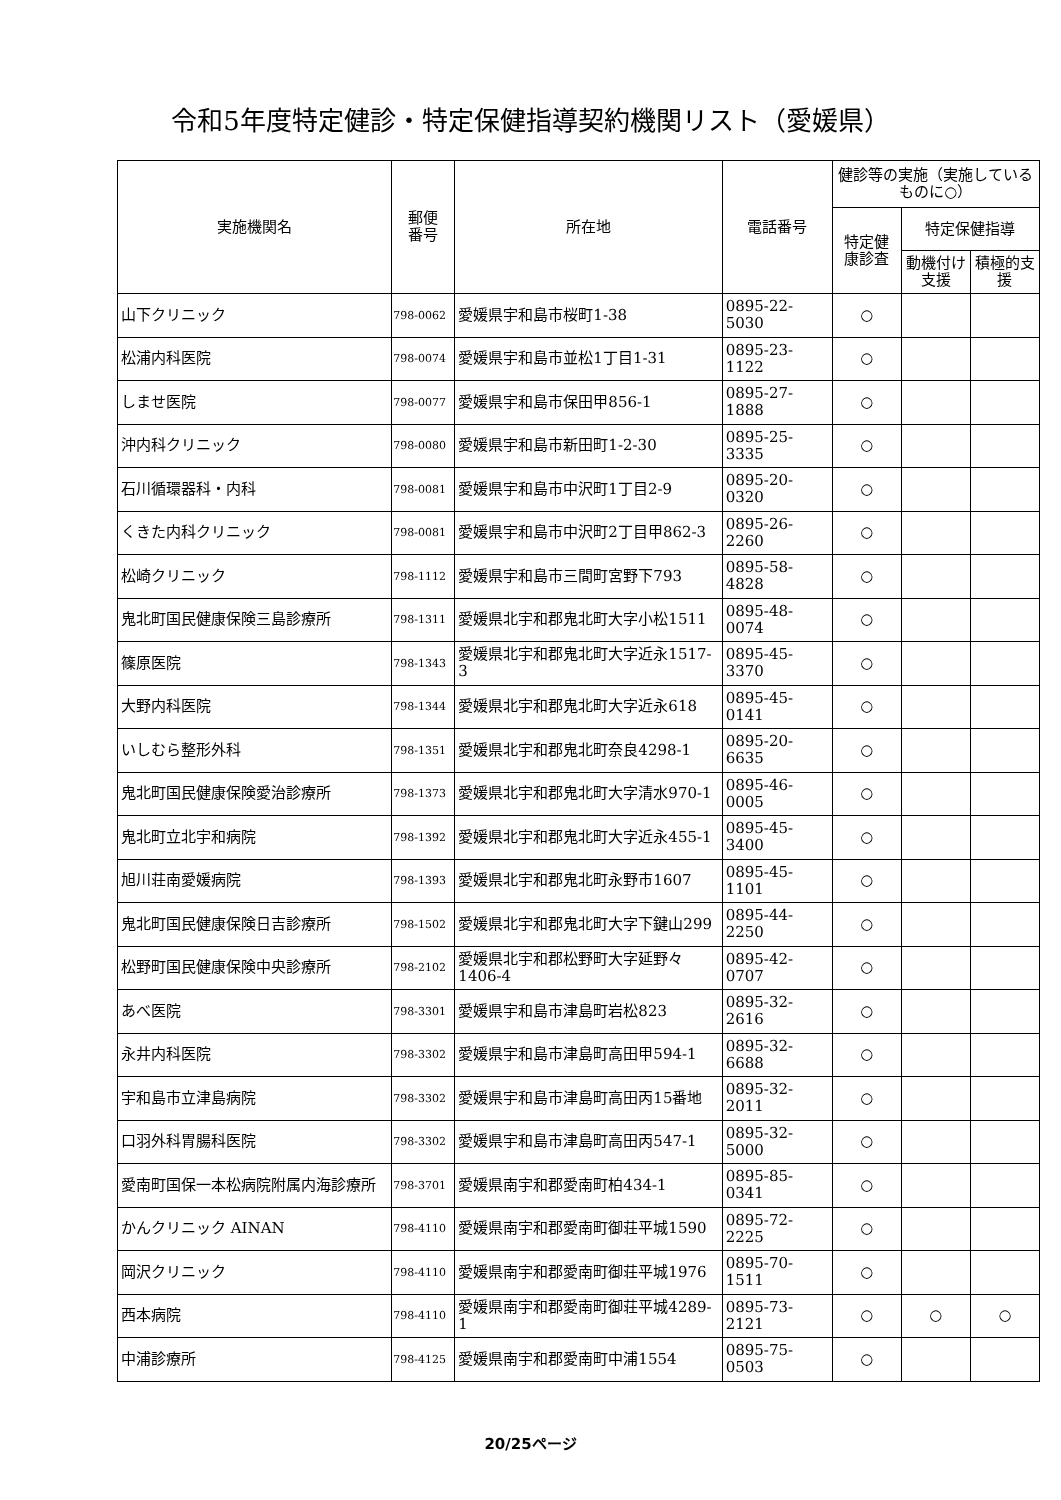令和5年度特定健診・特定保健指導契約機関リスト（愛媛県）
| 実施機関名 | 郵便 番号 | 所在地 | 電話番号 | 健診等の実施（実施しているものに○） | | |
| --- | --- | --- | --- | --- | --- | --- |
| | | | | 特定健 康診査 | 特定保健指導 | |
| | | | | | 動機付け支援 | 積極的支援 |
| 山下クリニック | 798-0062 | 愛媛県宇和島市桜町1-38 | 0895-22-5030 | ○ | | |
| 松浦内科医院 | 798-0074 | 愛媛県宇和島市並松1丁目1-31 | 0895-23-1122 | ○ | | |
| しませ医院 | 798-0077 | 愛媛県宇和島市保田甲856-1 | 0895-27-1888 | ○ | | |
| 沖内科クリニック | 798-0080 | 愛媛県宇和島市新田町1-2-30 | 0895-25-3335 | ○ | | |
| 石川循環器科・内科 | 798-0081 | 愛媛県宇和島市中沢町1丁目2-9 | 0895-20-0320 | ○ | | |
| くきた内科クリニック | 798-0081 | 愛媛県宇和島市中沢町2丁目甲862-3 | 0895-26-2260 | ○ | | |
| 松崎クリニック | 798-1112 | 愛媛県宇和島市三間町宮野下793 | 0895-58-4828 | ○ | | |
| 鬼北町国民健康保険三島診療所 | 798-1311 | 愛媛県北宇和郡鬼北町大字小松1511 | 0895-48-0074 | ○ | | |
| 篠原医院 | 798-1343 | 愛媛県北宇和郡鬼北町大字近永1517-3 | 0895-45-3370 | ○ | | |
| 大野内科医院 | 798-1344 | 愛媛県北宇和郡鬼北町大字近永618 | 0895-45-0141 | ○ | | |
| いしむら整形外科 | 798-1351 | 愛媛県北宇和郡鬼北町奈良4298-1 | 0895-20-6635 | ○ | | |
| 鬼北町国民健康保険愛治診療所 | 798-1373 | 愛媛県北宇和郡鬼北町大字清水970-1 | 0895-46-0005 | ○ | | |
| 鬼北町立北宇和病院 | 798-1392 | 愛媛県北宇和郡鬼北町大字近永455-1 | 0895-45-3400 | ○ | | |
| 旭川荘南愛媛病院 | 798-1393 | 愛媛県北宇和郡鬼北町永野市1607 | 0895-45-1101 | ○ | | |
| 鬼北町国民健康保険日吉診療所 | 798-1502 | 愛媛県北宇和郡鬼北町大字下鍵山299 | 0895-44-2250 | ○ | | |
| 松野町国民健康保険中央診療所 | 798-2102 | 愛媛県北宇和郡松野町大字延野々1406-4 | 0895-42-0707 | ○ | | |
| あべ医院 | 798-3301 | 愛媛県宇和島市津島町岩松823 | 0895-32-2616 | ○ | | |
| 永井内科医院 | 798-3302 | 愛媛県宇和島市津島町高田甲594-1 | 0895-32-6688 | ○ | | |
| 宇和島市立津島病院 | 798-3302 | 愛媛県宇和島市津島町高田丙15番地 | 0895-32-2011 | ○ | | |
| 口羽外科胃腸科医院 | 798-3302 | 愛媛県宇和島市津島町高田丙547-1 | 0895-32-5000 | ○ | | |
| 愛南町国保一本松病院附属内海診療所 | 798-3701 | 愛媛県南宇和郡愛南町柏434-1 | 0895-85-0341 | ○ | | |
| かんクリニック AINAN | 798-4110 | 愛媛県南宇和郡愛南町御荘平城1590 | 0895-72-2225 | ○ | | |
| 岡沢クリニック | 798-4110 | 愛媛県南宇和郡愛南町御荘平城1976 | 0895-70-1511 | ○ | | |
| 西本病院 | 798-4110 | 愛媛県南宇和郡愛南町御荘平城4289-1 | 0895-73-2121 | ○ | ○ | ○ |
| 中浦診療所 | 798-4125 | 愛媛県南宇和郡愛南町中浦1554 | 0895-75-0503 | ○ | | |
20/25ページ